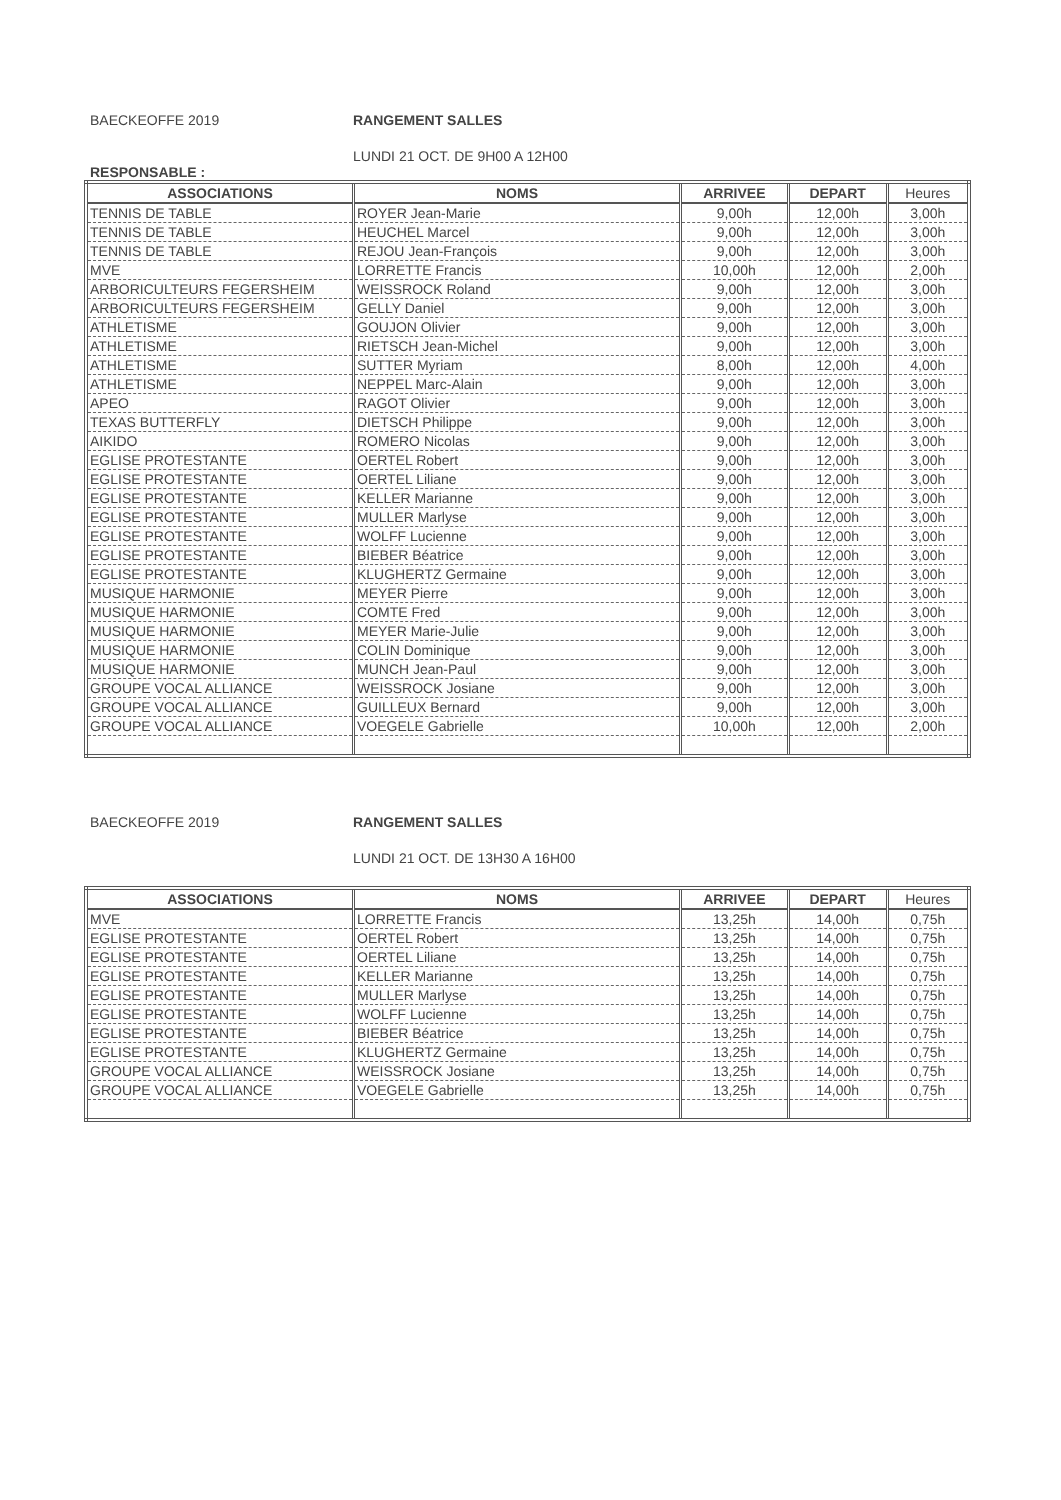BAECKEOFFE 2019 RANGEMENT SALLES
LUNDI 21 OCT. DE 9H00 A 12H00
RESPONSABLE :
| ASSOCIATIONS | NOMS | ARRIVEE | DEPART | Heures |
| --- | --- | --- | --- | --- |
| TENNIS DE TABLE | ROYER Jean-Marie | 9,00h | 12,00h | 3,00h |
| TENNIS DE TABLE | HEUCHEL Marcel | 9,00h | 12,00h | 3,00h |
| TENNIS DE TABLE | REJOU Jean-François | 9,00h | 12,00h | 3,00h |
| MVE | LORRETTE Francis | 10,00h | 12,00h | 2,00h |
| ARBORICULTEURS FEGERSHEIM | WEISSROCK Roland | 9,00h | 12,00h | 3,00h |
| ARBORICULTEURS FEGERSHEIM | GELLY Daniel | 9,00h | 12,00h | 3,00h |
| ATHLETISME | GOUJON Olivier | 9,00h | 12,00h | 3,00h |
| ATHLETISME | RIETSCH Jean-Michel | 9,00h | 12,00h | 3,00h |
| ATHLETISME | SUTTER Myriam | 8,00h | 12,00h | 4,00h |
| ATHLETISME | NEPPEL Marc-Alain | 9,00h | 12,00h | 3,00h |
| APEO | RAGOT Olivier | 9,00h | 12,00h | 3,00h |
| TEXAS BUTTERFLY | DIETSCH Philippe | 9,00h | 12,00h | 3,00h |
| AIKIDO | ROMERO Nicolas | 9,00h | 12,00h | 3,00h |
| EGLISE PROTESTANTE | OERTEL Robert | 9,00h | 12,00h | 3,00h |
| EGLISE PROTESTANTE | OERTEL Liliane | 9,00h | 12,00h | 3,00h |
| EGLISE PROTESTANTE | KELLER Marianne | 9,00h | 12,00h | 3,00h |
| EGLISE PROTESTANTE | MULLER Marlyse | 9,00h | 12,00h | 3,00h |
| EGLISE PROTESTANTE | WOLFF Lucienne | 9,00h | 12,00h | 3,00h |
| EGLISE PROTESTANTE | BIEBER Béatrice | 9,00h | 12,00h | 3,00h |
| EGLISE PROTESTANTE | KLUGHERTZ Germaine | 9,00h | 12,00h | 3,00h |
| MUSIQUE HARMONIE | MEYER Pierre | 9,00h | 12,00h | 3,00h |
| MUSIQUE HARMONIE | COMTE Fred | 9,00h | 12,00h | 3,00h |
| MUSIQUE HARMONIE | MEYER Marie-Julie | 9,00h | 12,00h | 3,00h |
| MUSIQUE HARMONIE | COLIN Dominique | 9,00h | 12,00h | 3,00h |
| MUSIQUE HARMONIE | MUNCH Jean-Paul | 9,00h | 12,00h | 3,00h |
| GROUPE VOCAL ALLIANCE | WEISSROCK Josiane | 9,00h | 12,00h | 3,00h |
| GROUPE VOCAL ALLIANCE | GUILLEUX Bernard | 9,00h | 12,00h | 3,00h |
| GROUPE VOCAL ALLIANCE | VOEGELE Gabrielle | 10,00h | 12,00h | 2,00h |
BAECKEOFFE 2019 RANGEMENT SALLES
LUNDI 21 OCT. DE 13H30 A 16H00
| ASSOCIATIONS | NOMS | ARRIVEE | DEPART | Heures |
| --- | --- | --- | --- | --- |
| MVE | LORRETTE Francis | 13,25h | 14,00h | 0,75h |
| EGLISE PROTESTANTE | OERTEL Robert | 13,25h | 14,00h | 0,75h |
| EGLISE PROTESTANTE | OERTEL Liliane | 13,25h | 14,00h | 0,75h |
| EGLISE PROTESTANTE | KELLER Marianne | 13,25h | 14,00h | 0,75h |
| EGLISE PROTESTANTE | MULLER Marlyse | 13,25h | 14,00h | 0,75h |
| EGLISE PROTESTANTE | WOLFF Lucienne | 13,25h | 14,00h | 0,75h |
| EGLISE PROTESTANTE | BIEBER Béatrice | 13,25h | 14,00h | 0,75h |
| EGLISE PROTESTANTE | KLUGHERTZ Germaine | 13,25h | 14,00h | 0,75h |
| GROUPE VOCAL ALLIANCE | WEISSROCK Josiane | 13,25h | 14,00h | 0,75h |
| GROUPE VOCAL ALLIANCE | VOEGELE Gabrielle | 13,25h | 14,00h | 0,75h |